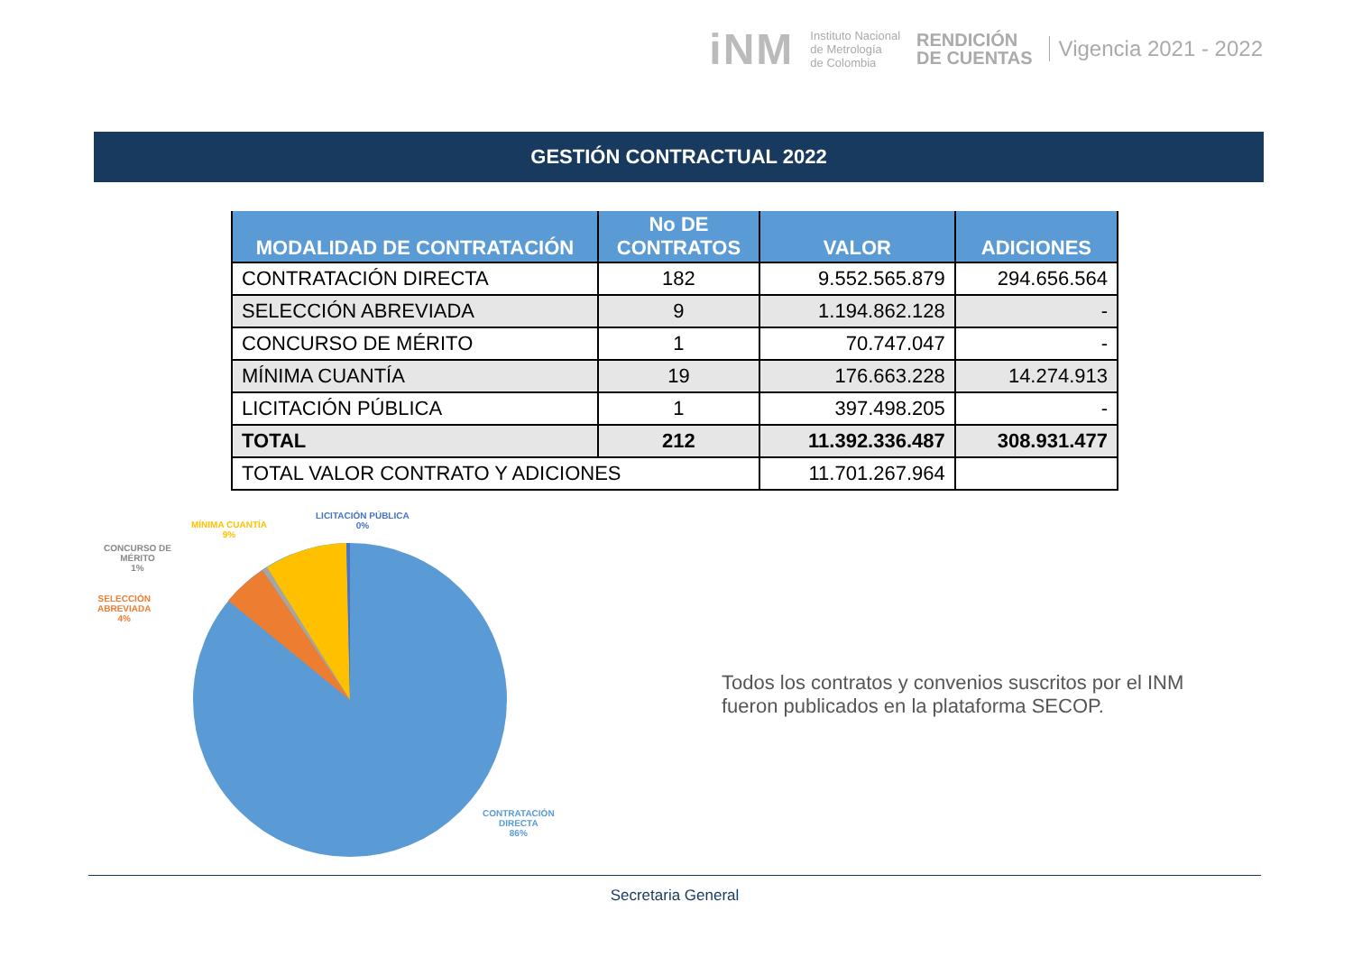iNM
Instituto Nacional
de Metrología
de Colombia
RENDICIÓN
DE CUENTAS
Vigencia 2021 - 2022
GESTIÓN CONTRACTUAL 2022
| MODALIDAD DE CONTRATACIÓN | No DE CONTRATOS | VALOR | ADICIONES |
| --- | --- | --- | --- |
| CONTRATACIÓN DIRECTA | 182 | 9.552.565.879 | 294.656.564 |
| SELECCIÓN ABREVIADA | 9 | 1.194.862.128 | - |
| CONCURSO DE MÉRITO | 1 | 70.747.047 | - |
| MÍNIMA CUANTÍA | 19 | 176.663.228 | 14.274.913 |
| LICITACIÓN PÚBLICA | 1 | 397.498.205 | - |
| TOTAL | 212 | 11.392.336.487 | 308.931.477 |
| TOTAL VALOR CONTRATO Y ADICIONES | | 11.701.267.964 | |
LICITACIÓN PÚBLICA
0%
MÍNIMA CUANTÍA
9%
CONCURSO DE
MÉRITO
1%
SELECCIÓN
ABREVIADA
4%
CONTRATACIÓN
DIRECTA
86%
Todos los contratos y convenios suscritos por el INM fueron publicados en la plataforma SECOP.
Secretaria General